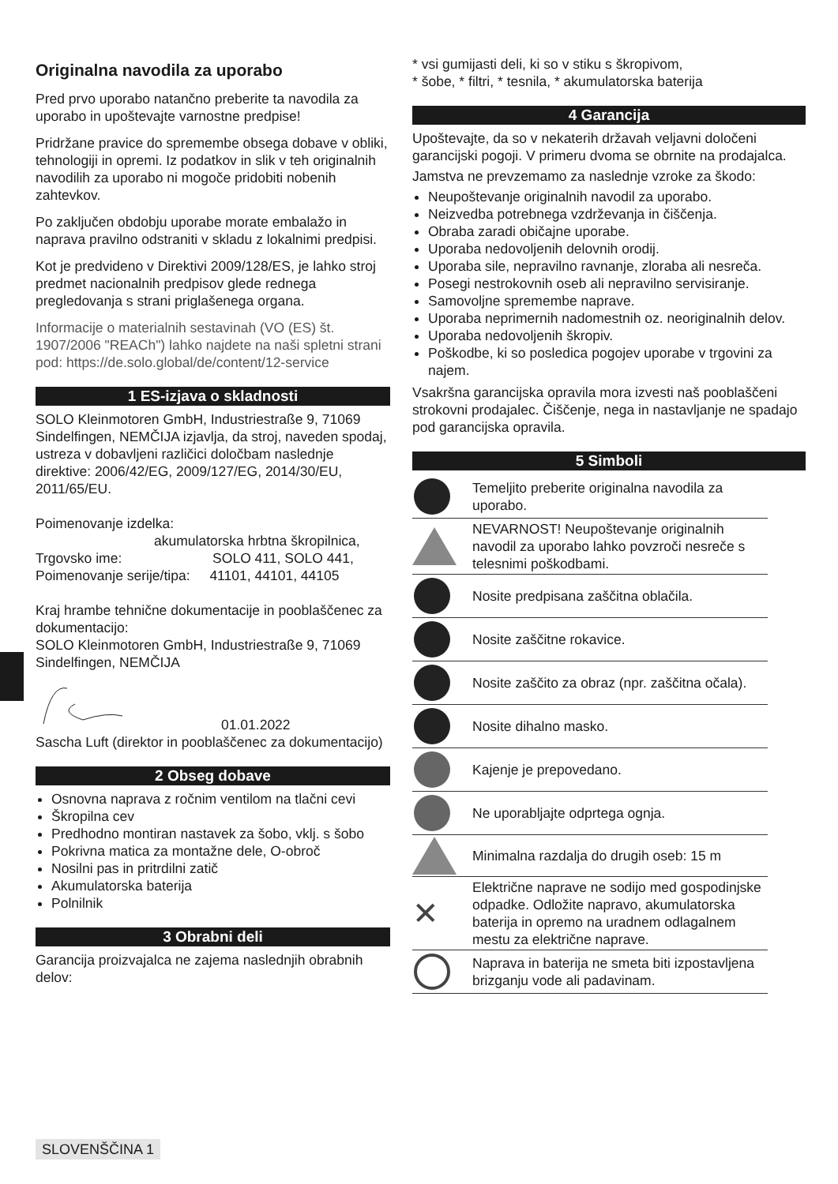Originalna navodila za uporabo
Pred prvo uporabo natančno preberite ta navodila za uporabo in upoštevajte varnostne predpise!
Pridržane pravice do spremembe obsega dobave v obliki, tehnologiji in opremi. Iz podatkov in slik v teh originalnih navodilih za uporabo ni mogoče pridobiti nobenih zahtevkov.
Po zaključen obdobju uporabe morate embalažo in naprava pravilno odstraniti v skladu z lokalnimi predpisi.
Kot je predvideno v Direktivi 2009/128/ES, je lahko stroj predmet nacionalnih predpisov glede rednega pregledovanja s strani priglašenega organa.
Informacije o materialnih sestavinah (VO (ES) št. 1907/2006 "REACh") lahko najdete na naši spletni strani pod: https://de.solo.global/de/content/12-service
1 ES-izjava o skladnosti
SOLO Kleinmotoren GmbH, Industriestraße 9, 71069 Sindelfingen, NEMČIJA izjavlja, da stroj, naveden spodaj, ustreza v dobavljeni različici določbam naslednje direktive: 2006/42/EG, 2009/127/EG, 2014/30/EU, 2011/65/EU.
Poimenovanje izdelka:
akumulatorska hrbtna škropilnica,
Trgovsko ime: SOLO 411, SOLO 441,
Poimenovanje serije/tipa: 41101, 44101, 44105
Kraj hrambe tehnične dokumentacije in pooblaščenec za dokumentacijo:
SOLO Kleinmotoren GmbH, Industriestraße 9, 71069 Sindelfingen, NEMČIJA
01.01.2022
Sascha Luft (direktor in pooblaščenec za dokumentacijo)
2 Obseg dobave
Osnovna naprava z ročnim ventilom na tlačni cevi
Škropilna cev
Predhodno montiran nastavek za šobo, vklj. s šobo
Pokrivna matica za montažne dele, O-obroč
Nosilni pas in pritrdilni zatič
Akumulatorska baterija
Polnilnik
3 Obrabni deli
Garancija proizvajalca ne zajema naslednjih obrabnih delov:
* vsi gumijasti deli, ki so v stiku s škropivom,
* šobe, * filtri, * tesnila, * akumulatorska baterija
4 Garancija
Upoštevajte, da so v nekaterih državah veljavni določeni garancijski pogoji. V primeru dvoma se obrnite na prodajalca.
Jamstva ne prevzemamo za naslednje vzroke za škodo:
Neupoštevanje originalnih navodil za uporabo.
Neizvedba potrebnega vzdrževanja in čiščenja.
Obraba zaradi običajne uporabe.
Uporaba nedovoljenih delovnih orodij.
Uporaba sile, nepravilno ravnanje, zloraba ali nesreča.
Posegi nestrokovnih oseb ali nepravilno servisiranje.
Samovoljne spremembe naprave.
Uporaba neprimernih nadomestnih oz. neoriginalnih delov.
Uporaba nedovoljenih škropiv.
Poškodbe, ki so posledica pogojev uporabe v trgovini za najem.
Vsakršna garancijska opravila mora izvesti naš pooblaščeni strokovni prodajalec. Čiščenje, nega in nastavljanje ne spadajo pod garancijska opravila.
5 Simboli
| | Temeljito preberite originalna navodila za uporabo. |
| | NEVARNOST! Neupoštevanje originalnih navodil za uporabo lahko povzroči nesreče s telesnimi poškodbami. |
| | Nosite predpisana zaščitna oblačila. |
| | Nosite zaščitne rokavice. |
| | Nosite zaščito za obraz (npr. zaščitna očala). |
| | Nosite dihalno masko. |
| | Kajenje je prepovedano. |
| | Ne uporabljajte odprtega ognja. |
| | Minimalna razdalja do drugih oseb: 15 m |
| ✕ | Električne naprave ne sodijo med gospodinjske odpadke. Odložite napravo, akumulatorska baterija in opremo na uradnem odlagalnem mestu za električne naprave. |
| | Naprava in baterija ne smeta biti izpostavljena brizganju vode ali padavinam. |
SLOVENŠČINA 1